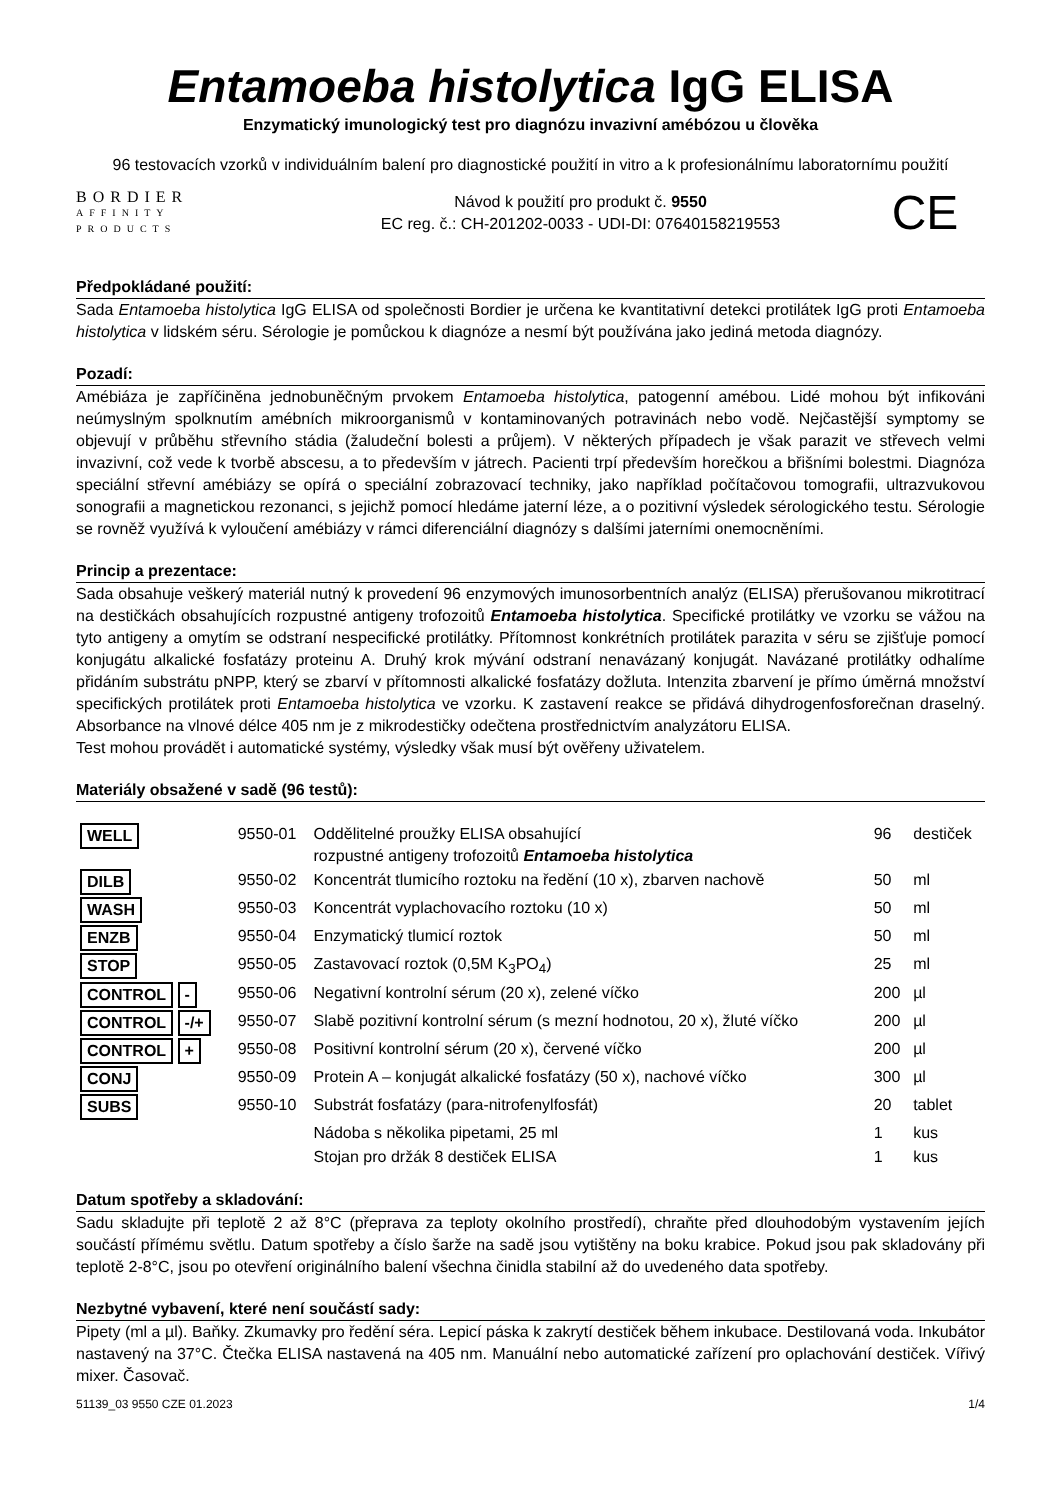Entamoeba histolytica IgG ELISA
Enzymatický imunologický test pro diagnózu invazivní amébózou u člověka
96 testovacích vzorků v individuálním balení pro diagnostické použití in vitro a k profesionálnímu laboratornímu použití
BORDIER
AFFINITY
PRODUCTS
Návod k použití pro produkt č. 9550
EC reg. č.: CH-201202-0033 - UDI-DI: 07640158219553
CE
Předpokládané použití:
Sada Entamoeba histolytica IgG ELISA od společnosti Bordier je určena ke kvantitativní detekci protilátek IgG proti Entamoeba histolytica v lidském séru. Sérologie je pomůckou k diagnóze a nesmí být používána jako jediná metoda diagnózy.
Pozadí:
Amébiáza je zapříčiněna jednobuněčným prvokem Entamoeba histolytica, patogenní amébou. Lidé mohou být infikováni neúmyslným spolknutím amébních mikroorganismů v kontaminovaných potravinách nebo vodě. Nejčastější symptomy se objevují v průběhu střevního stádia (žaludeční bolesti a průjem). V některých případech je však parazit ve střevech velmi invazivní, což vede k tvorbě abscesu, a to především v játrech. Pacienti trpí především horečkou a břišními bolestmi. Diagnóza speciální střevní amébiázy se opírá o speciální zobrazovací techniky, jako například počítačovou tomografii, ultrazvukovou sonografii a magnetickou rezonanci, s jejichž pomocí hledáme jaterní léze, a o pozitivní výsledek sérologického testu. Sérologie se rovněž využívá k vyloučení amébiázy v rámci diferenciální diagnózy s dalšími jaterními onemocněními.
Princip a prezentace:
Sada obsahuje veškerý materiál nutný k provedení 96 enzymových imunosorbentních analýz (ELISA) přerušovanou mikrotitrací na destičkách obsahujících rozpustné antigeny trofozoitů Entamoeba histolytica. Specifické protilátky ve vzorku se vážou na tyto antigeny a omytím se odstraní nespecifické protilátky. Přítomnost konkrétních protilátek parazita v séru se zjišťuje pomocí konjugátu alkalické fosfatázy proteinu A. Druhý krok mývání odstraní nenavázaný konjugát. Navázané protilátky odhalíme přidáním substrátu pNPP, který se zbarví v přítomnosti alkalické fosfatázy dožluta. Intenzita zbarvení je přímo úměrná množství specifických protilátek proti Entamoeba histolytica ve vzorku. K zastavení reakce se přidává dihydrogenfosforečnan draselný. Absorbance na vlnové délce 405 nm je z mikrodestičky odečtena prostřednictvím analyzátoru ELISA.
Test mohou provádět i automatické systémy, výsledky však musí být ověřeny uživatelem.
Materiály obsažené v sadě (96 testů):
| WELL | 9550-01 | Oddělitelné proužky ELISA obsahující rozpustné antigeny trofozoitů Entamoeba histolytica | 96 | destiček |
| DILB | 9550-02 | Koncentrát tlumicího roztoku na ředění (10 x), zbarven nachově | 50 | ml |
| WASH | 9550-03 | Koncentrát vyplachovacího roztoku (10 x) | 50 | ml |
| ENZB | 9550-04 | Enzymatický tlumicí roztok | 50 | ml |
| STOP | 9550-05 | Zastavovací roztok (0,5M K<sub>3</sub>PO<sub>4</sub>) | 25 | ml |
| CONTROL - | 9550-06 | Negativní kontrolní sérum (20 x), zelené víčko | 200 | µl |
| CONTROL -/+ | 9550-07 | Slabě pozitivní kontrolní sérum (s mezní hodnotou, 20 x), žluté víčko | 200 | µl |
| CONTROL + | 9550-08 | Positivní kontrolní sérum (20 x), červené víčko | 200 | µl |
| CONJ | 9550-09 | Protein A – konjugát alkalické fosfatázy (50 x), nachové víčko | 300 | µl |
| SUBS | 9550-10 | Substrát fosfatázy (para-nitrofenylfosfát) | 20 | tablet |
| | | Nádoba s několika pipetami, 25 ml | 1 | kus |
| | | Stojan pro držák 8 destiček ELISA | 1 | kus |
Datum spotřeby a skladování:
Sadu skladujte při teplotě 2 až 8°C (přeprava za teploty okolního prostředí), chraňte před dlouhodobým vystavením jejích součástí přímému světlu. Datum spotřeby a číslo šarže na sadě jsou vytištěny na boku krabice. Pokud jsou pak skladovány při teplotě 2-8°C, jsou po otevření originálního balení všechna činidla stabilní až do uvedeného data spotřeby.
Nezbytné vybavení, které není součástí sady:
Pipety (ml a µl). Baňky. Zkumavky pro ředění séra. Lepicí páska k zakrytí destiček během inkubace. Destilovaná voda. Inkubátor nastavený na 37°C. Čtečka ELISA nastavená na 405 nm. Manuální nebo automatické zařízení pro oplachování destiček. Vířivý mixer. Časovač.
51139_03 9550 CZE 01.2023 1/4